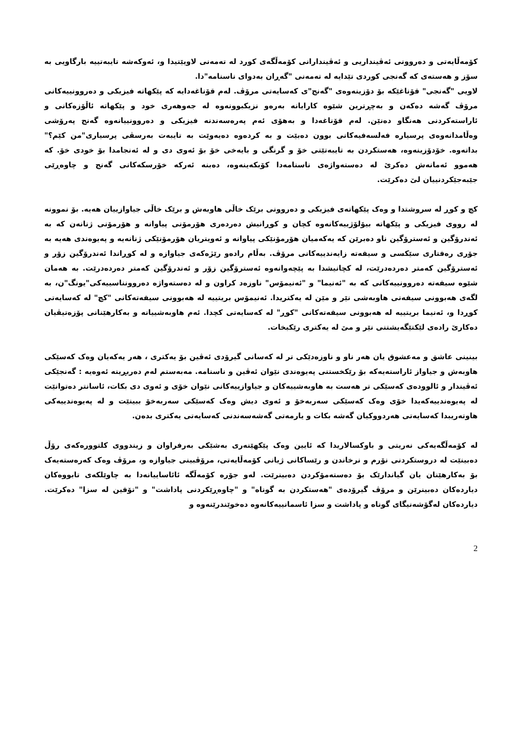کۆمه‌ڵایه‌تی و ده‌روونی ئه‌ڤینداریی و ئه‌ڤیندارانی کۆمه‌ڵگه‌ی کورد له تەمەنی لاویێتیدا و، ئه‌وکه‌شه تایبه‌تییه بارگاویی به سۆز و هه‌سته‌ی که گه‌نجی کوردی تێدایه له تەمەنی "گه‌ڕان به‌دوای ناسنامه"دا.
لاویی "گه‌نجی" قۆناغێکه بۆ دۆزینه‌وه‌ی "گه‌نج"ی که‌سایه‌تی مرۆڤ. له‌م قۆناغه‌دایه که پێکهاته فیزیکی و ده‌روونییه‌کانی مرۆڤ گه‌شه ده‌که‌ن و به‌چڕترین شێوه کارایانه به‌ره‌و نزیکبوونه‌وه له جه‌وهه‌ری خود و پێکهاته ئاڵۆزه‌کانی و ئاراسته‌کردنی هه‌نگاو ده‌نێن. له‌م قۆناغه‌دا و به‌هۆی ئه‌م په‌ره‌سه‌ندنه فیزیکی و ده‌روونییانه‌وه گه‌نج په‌رۆشی وه‌ڵامدانه‌وه‌ی پرسیاره فه‌لسه‌فیه‌کانی بوون ده‌بێت و به کرده‌وه ده‌یه‌وێت به تایبه‌ت به‌رسڤی پرسیاری"من کێم؟" بداته‌وه. خۆدۆزینه‌وه، هه‌ستکردن به تایبه‌تێتی خۆ و گرنگی و بایه‌خی خۆ بۆ ئه‌وی دی و له ئه‌نجامدا بۆ خودی خۆ. که هه‌موو ئه‌مانه‌ش ده‌کرێ له ده‌سته‌واژه‌ی ناسنامه‌دا کۆبکه‌ینه‌وه، ده‌بنه‌ ئه‌رکه خۆرسکه‌کانی گه‌نج و چاوه‌ڕێی جێبه‌جێکردنییان لێ ده‌کرێت.
کچ و کوڕ له سروشتدا و وه‌ک پێکهاته‌ی فیزیکی و ده‌روونی برێک خاڵی هاوبه‌ش و برێک خاڵی جیاوازییان هه‌یه. بۆ نموونه له رووی فیزیکی و پێکهاته بیۆلۆژییه‌کانه‌وه کچان و کوڕانیش ده‌رده‌ری هۆرمۆنی پیاوانه و هۆرمۆنی ژنانه‌ن که به ئه‌ندرۆگین و ئه‌سترۆگین ناو ده‌برێن که یه‌که‌میان هۆرمۆنێکی پیاوانه و ئه‌ویتریان هۆرمۆنێکی ژنانه‌یه و په‌یوه‌ندی هه‌یه به جۆری ره‌فتاری سێکسی و سیفه‌ته زایه‌ندییه‌کانی مرۆڤ. به‌ڵام راده‌و رێژه‌که‌ی جیاوازه و له کوڕاندا ئه‌ندرۆگین زۆر و ئه‌سترۆگین که‌متر ده‌رده‌درێت، له کچانیشدا به پێچه‌وانه‌وه ئه‌سترۆگین زۆر و ئه‌ندرۆگین که‌متر ده‌رده‌درێت. به هه‌مان شێوه سیفه‌ته ده‌روونییه‌کانی که به "ئه‌نیما" و "ئه‌نیمۆس" ناوزه‌د کراون و له ده‌سته‌واژه ده‌روونناسییه‌کی"یونگ"ن، به‌ لگه‌ی هه‌بوونی سیفه‌تی هاوبه‌شی نێر و مێن له یه‌کتریدا. ئه‌نیمۆس بریتییه له هه‌بوونی سیفه‌ته‌کانی "کچ" له که‌سایه‌تی کوڕدا و، ئه‌نیما بریتییه له هه‌بوونی سیفه‌ته‌کانی "کوڕ" له که‌سایه‌تی کچدا. ئه‌م هاوبه‌شییانه و به‌کارهێنانی پۆزه‌تیڤیان ده‌کارێ راده‌ی لێکتێگه‌یشتنی نێر و مێ له یه‌کتری رێکبخات.
بینینی عاشق و مه‌عشوق یان هه‌ر ناو و ناوزه‌دێکی تر له که‌سانی گیرۆدی ئه‌ڤین بۆ یه‌کتری ، هه‌ر یه‌که‌یان وه‌ک که‌سێکی هاوبه‌ش و جیاواز ئاراسته‌یه‌که بۆ رێکخستنی په‌یوه‌ندی نێوان ئه‌ڤین و ناسنامه. مه‌به‌ستم له‌م ده‌ربڕینه ئه‌وه‌یه : گه‌نجێکی ئه‌ڤیندار و ئالووده‌ی که‌سێکی تر هه‌ست به هاوبه‌شییه‌کان و جیاوازییه‌کانی نێوان خۆی و ئه‌وی دی بکات، ئاسانتر ده‌توانێت له په‌یوه‌ندییه‌که‌یدا خۆی وه‌ک که‌سێکی سه‌ربه‌خۆ و ئه‌وی دیش وه‌ک که‌سێکی سه‌ربه‌خۆ ببینێت و له په‌یوه‌ندییه‌کی هاوته‌ریبدا که‌سایه‌تی هه‌ردووکیان گه‌شه بکات و یارمه‌تی گه‌شه‌سه‌ندنی که‌سایه‌تی یه‌کتری بده‌ن.
له کۆمه‌ڵگه‌یه‌کی نه‌ریتی و باوکسالاریدا که ئایین وه‌ک پێکهێنه‌ری به‌شێکی به‌رفراوان و زیندووی کلتووره‌که‌ی رۆڵ ده‌بینێت له دروستکردنی نۆرم و نرخاندن و رێساکانی ژیانی کۆمه‌ڵایه‌تی، مرۆڤبینی جیاوازه و، مرۆڤ وه‌ک که‌ره‌سته‌یه‌ک بۆ به‌کارهێنان یان گیاندارێک بۆ ده‌سته‌مۆکردن ده‌بینرێت. له‌و جۆره کۆمه‌ڵگه ئائاساییانه‌دا به چاوێلکه‌ی تابووه‌کان دیارده‌کان ده‌بینرێن و مرۆڤ گیرۆده‌ی "هه‌ستکردن به گوناه" و "چاوه‌ڕێکردنی پاداشت" و "تۆقین له سزا" ده‌کرێت. دیارده‌کان له‌گۆشه‌نیگای گوناه و پاداشت و سزا ئاسمانییه‌کانه‌وه ده‌خوێندرێنه‌وه و
2